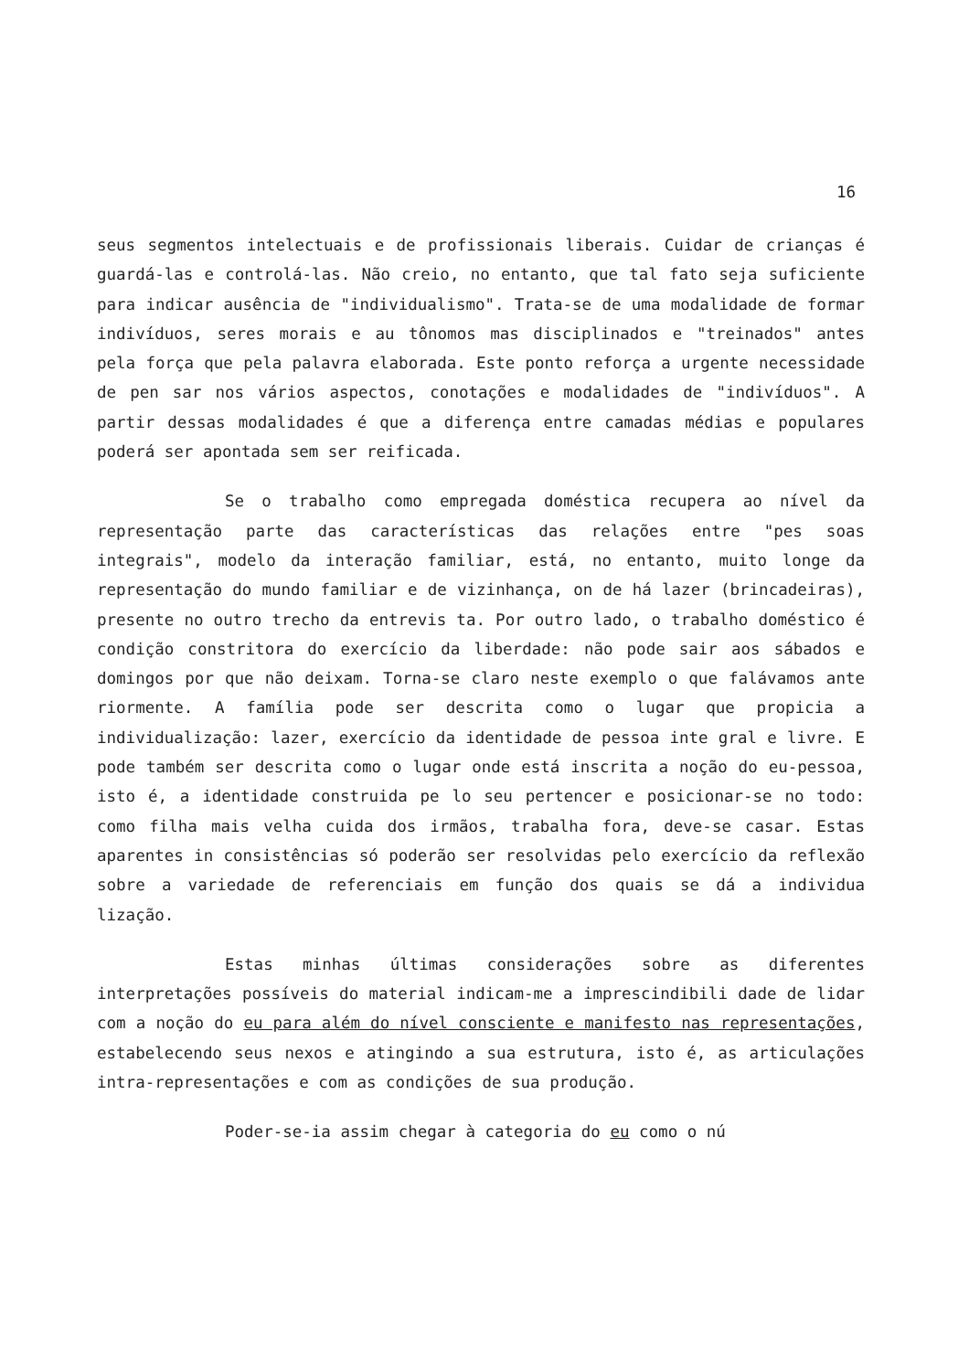16
seus segmentos intelectuais e de profissionais liberais. Cuidar de crianças é guardá-las e controlá-las. Não creio, no entanto, que tal fato seja suficiente para indicar ausência de "individualismo". Trata-se de uma modalidade de formar indivíduos, seres morais e au tônomos mas disciplinados e "treinados" antes pela força que pela palavra elaborada. Este ponto reforça a urgente necessidade de pen sar nos vários aspectos, conotações e modalidades de "indivíduos". A partir dessas modalidades é que a diferença entre camadas médias e populares poderá ser apontada sem ser reificada.
Se o trabalho como empregada doméstica recupera ao nível da representação parte das características das relações entre "pes soas integrais", modelo da interação familiar, está, no entanto, muito longe da representação do mundo familiar e de vizinhança, on de há lazer (brincadeiras), presente no outro trecho da entrevis ta. Por outro lado, o trabalho doméstico é condição constritora do exercício da liberdade: não pode sair aos sábados e domingos por que não deixam. Torna-se claro neste exemplo o que falávamos ante riormente. A família pode ser descrita como o lugar que propicia a individualização: lazer, exercício da identidade de pessoa inte gral e livre. E pode também ser descrita como o lugar onde está inscrita a noção do eu-pessoa, isto é, a identidade construida pe lo seu pertencer e posicionar-se no todo: como filha mais velha cuida dos irmãos, trabalha fora, deve-se casar. Estas aparentes in consistências só poderão ser resolvidas pelo exercício da reflexão sobre a variedade de referenciais em função dos quais se dá a individua lização.
Estas minhas últimas considerações sobre as diferentes interpretações possíveis do material indicam-me a imprescindibili dade de lidar com a noção do eu para além do nível consciente e manifesto nas representações, estabelecendo seus nexos e atingindo a sua estrutura, isto é, as articulações intra-representações e com as condições de sua produção.
Poder-se-ia assim chegar à categoria do eu como o nú